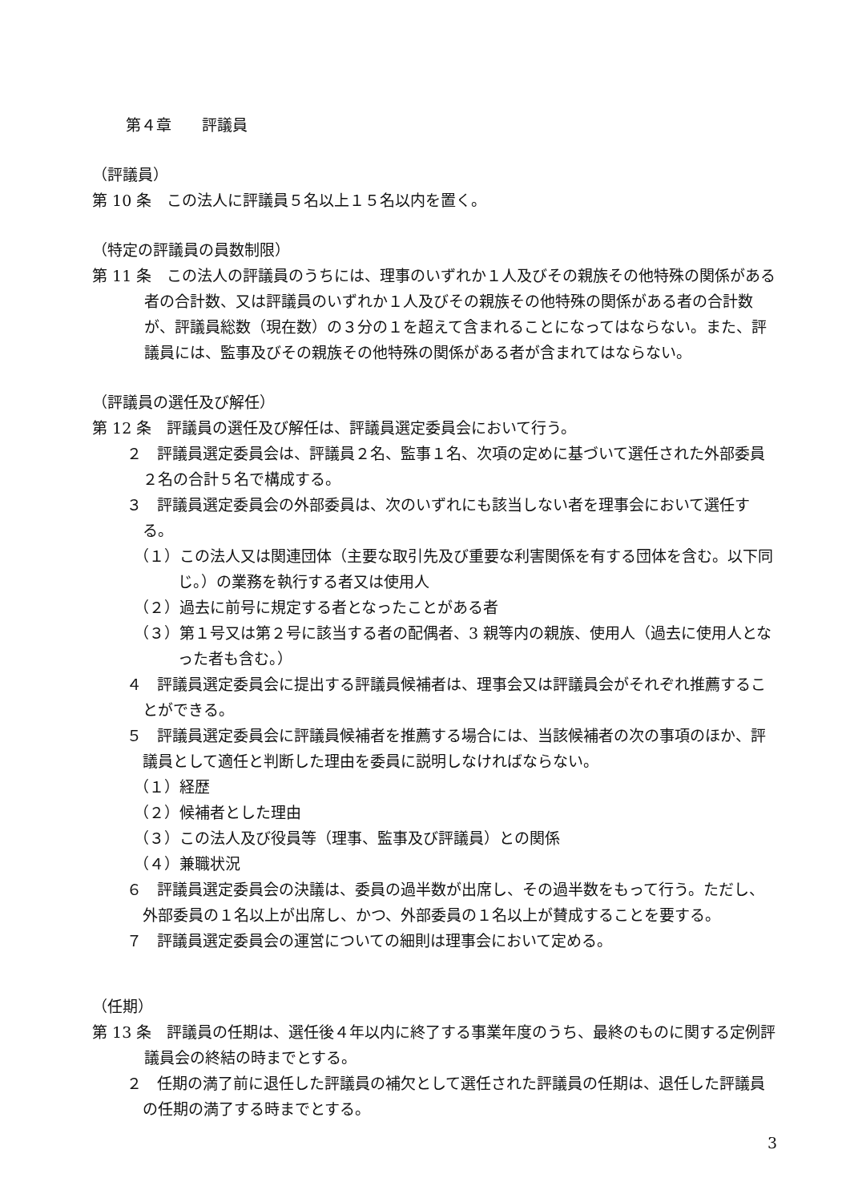第４章　　評議員
（評議員）
第 10 条　この法人に評議員５名以上１５名以内を置く。
（特定の評議員の員数制限）
第 11 条　この法人の評議員のうちには、理事のいずれか１人及びその親族その他特殊の関係がある者の合計数、又は評議員のいずれか１人及びその親族その他特殊の関係がある者の合計数が、評議員総数（現在数）の３分の１を超えて含まれることになってはならない。また、評議員には、監事及びその親族その他特殊の関係がある者が含まれてはならない。
（評議員の選任及び解任）
第 12 条　評議員の選任及び解任は、評議員選定委員会において行う。
２　評議員選定委員会は、評議員２名、監事１名、次項の定めに基づいて選任された外部委員２名の合計５名で構成する。
３　評議員選定委員会の外部委員は、次のいずれにも該当しない者を理事会において選任する。
（１）この法人又は関連団体（主要な取引先及び重要な利害関係を有する団体を含む。以下同じ。）の業務を執行する者又は使用人
（２）過去に前号に規定する者となったことがある者
（３）第１号又は第２号に該当する者の配偶者、3 親等内の親族、使用人（過去に使用人となった者も含む。）
４　評議員選定委員会に提出する評議員候補者は、理事会又は評議員会がそれぞれ推薦することができる。
５　評議員選定委員会に評議員候補者を推薦する場合には、当該候補者の次の事項のほか、評議員として適任と判断した理由を委員に説明しなければならない。
（１）経歴
（２）候補者とした理由
（３）この法人及び役員等（理事、監事及び評議員）との関係
（４）兼職状況
６　評議員選定委員会の決議は、委員の過半数が出席し、その過半数をもって行う。ただし、外部委員の１名以上が出席し、かつ、外部委員の１名以上が賛成することを要する。
７　評議員選定委員会の運営についての細則は理事会において定める。
（任期）
第 13 条　評議員の任期は、選任後４年以内に終了する事業年度のうち、最終のものに関する定例評議員会の終結の時までとする。
２　任期の満了前に退任した評議員の補欠として選任された評議員の任期は、退任した評議員の任期の満了する時までとする。
3